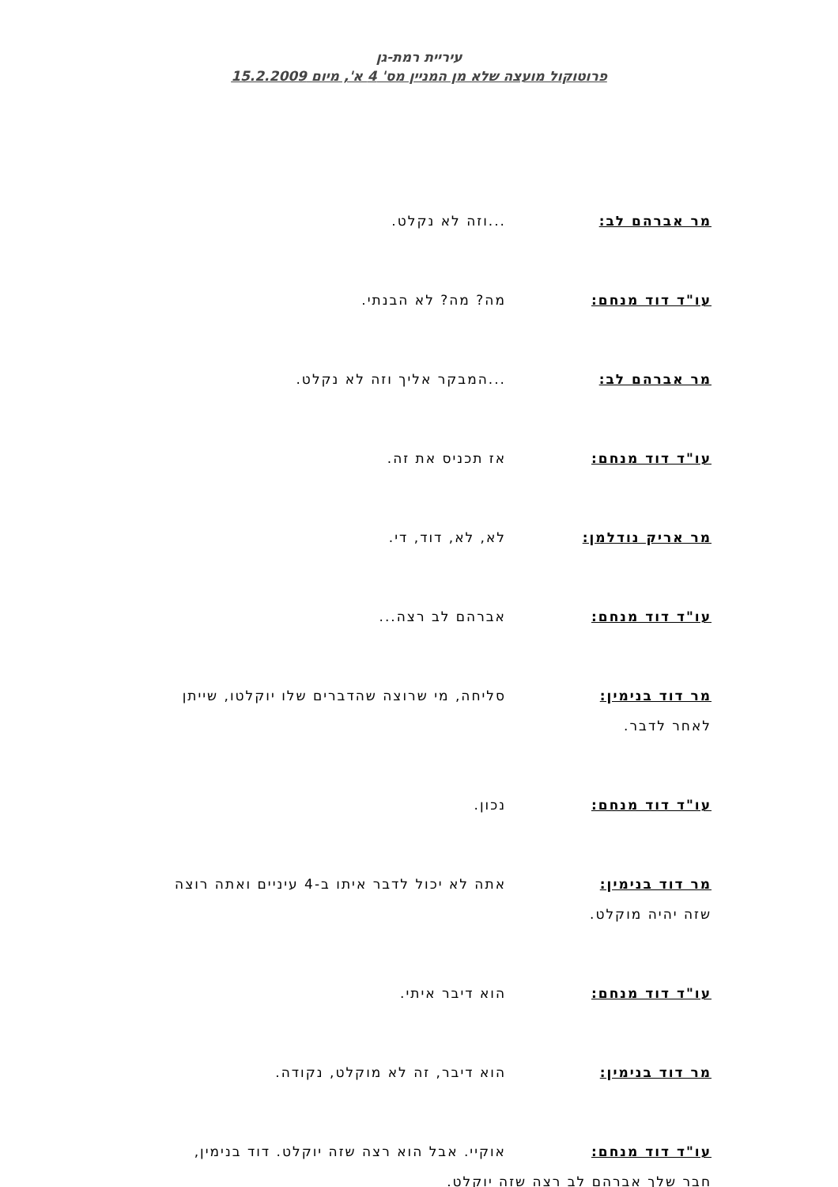עיריית רמת-גן
פרוטוקול מועצה שלא מן המניין מס' 4 א', מיום 15.2.2009
מר אברהם לב: ...וזה לא נקלט.
עו"ד דוד מנחם: מה? מה? לא הבנתי.
מר אברהם לב: ...המבקר אליך וזה לא נקלט.
עו"ד דוד מנחם: אז תכניס את זה.
מר אריק נודלמן: לא, לא, דוד, די.
עו"ד דוד מנחם: אברהם לב רצה...
מר דוד בנימין: סליחה, מי שרוצה שהדברים שלו יוקלטו, שייתן
לאחר לדבר.
עו"ד דוד מנחם: נכון.
מר דוד בנימין: אתה לא יכול לדבר איתו ב-4 עיניים ואתה רוצה
שזה יהיה מוקלט.
עו"ד דוד מנחם: הוא דיבר איתי.
מר דוד בנימין: הוא דיבר, זה לא מוקלט, נקודה.
עו"ד דוד מנחם: אוקיי. אבל הוא רצה שזה יוקלט. דוד בנימין,
חבר שלך אברהם לב רצה שזה יוקלט.